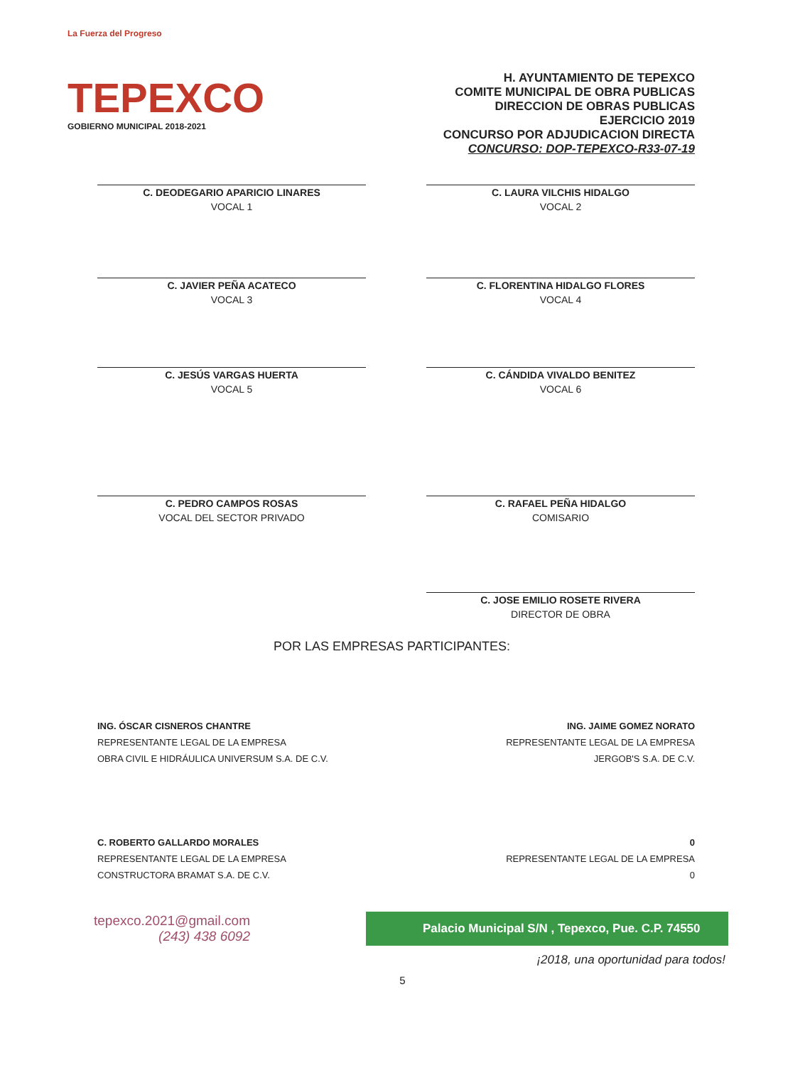La Fuerza del Progreso
TEPEXCO
GOBIERNO MUNICIPAL 2018-2021
H. AYUNTAMIENTO DE TEPEXCO
COMITE MUNICIPAL DE OBRA PUBLICAS
DIRECCION DE OBRAS PUBLICAS
EJERCICIO 2019
CONCURSO POR ADJUDICACION DIRECTA
CONCURSO: DOP-TEPEXCO-R33-07-19
C. DEODEGARIO APARICIO LINARES
VOCAL 1
C. LAURA VILCHIS HIDALGO
VOCAL 2
C. JAVIER PEÑA ACATECO
VOCAL 3
C. FLORENTINA HIDALGO FLORES
VOCAL 4
C. JESÚS VARGAS HUERTA
VOCAL 5
C. CÁNDIDA VIVALDO BENITEZ
VOCAL 6
C. PEDRO CAMPOS ROSAS
VOCAL DEL SECTOR PRIVADO
C. RAFAEL PEÑA HIDALGO
COMISARIO
C. JOSE EMILIO ROSETE RIVERA
DIRECTOR DE OBRA
POR LAS EMPRESAS PARTICIPANTES:
ING. ÓSCAR CISNEROS CHANTRE
REPRESENTANTE LEGAL DE LA EMPRESA
OBRA CIVIL E HIDRÁULICA UNIVERSUM S.A. DE C.V.
ING. JAIME GOMEZ NORATO
REPRESENTANTE LEGAL DE LA EMPRESA
JERGOB'S S.A. DE C.V.
C. ROBERTO GALLARDO MORALES
REPRESENTANTE LEGAL DE LA EMPRESA
CONSTRUCTORA BRAMAT S.A. DE C.V.
0
REPRESENTANTE LEGAL DE LA EMPRESA
0
tepexco.2021@gmail.com
(243) 438 6092
Palacio Municipal S/N , Tepexco, Pue. C.P. 74550
¡2018, una oportunidad para todos!
5